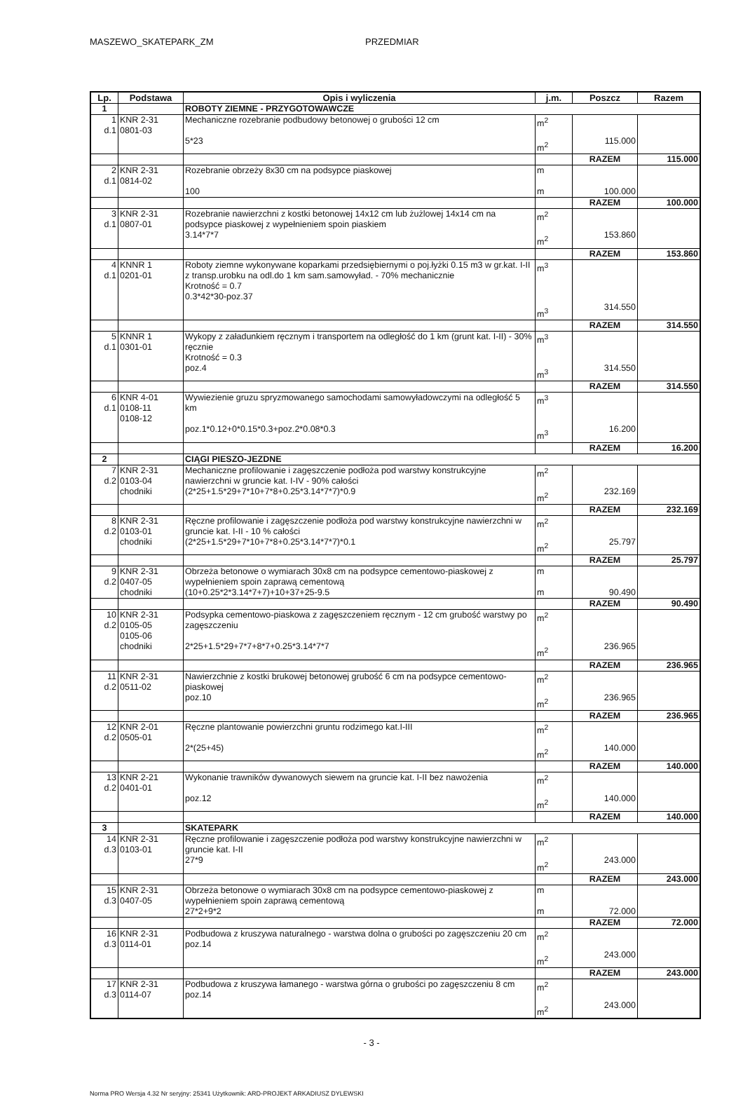MASZEWO_SKATEPARK_ZM PRZEDMIAR
| Lp. | Podstawa | Opis i wyliczenia | j.m. | Poszcz | Razem |
| --- | --- | --- | --- | --- | --- |
| 1 | | ROBOTY ZIEMNE - PRZYGOTOWAWCZE | | | |
| 1 d.1 | KNR 2-31 0801-03 | Mechaniczne rozebranie podbudowy betonowej o grubości 12 cm 5*23 | m<sup>2</sup> m<sup>2</sup> | 115.000 | |
| | | | | RAZEM | 115.000 |
| 2 d.1 | KNR 2-31 0814-02 | Rozebranie obrzeży 8x30 cm na podsypce piaskowej 100 | m m | 100.000 | |
| | | | | RAZEM | 100.000 |
| 3 d.1 | KNR 2-31 0807-01 | Rozebranie nawierzchni z kostki betonowej 14x12 cm lub żużlowej 14x14 cm na podsypce piaskowej z wypełnieniem spoin piaskiem 3.14*7*7 | m<sup>2</sup> m<sup>2</sup> | 153.860 | |
| | | | | RAZEM | 153.860 |
| 4 d.1 | KNNR 1 0201-01 | Roboty ziemne wykonywane koparkami przedsiębiernymi o poj.łyżki 0.15 m3 w gr.kat. I-II z transp.urobku na odl.do 1 km sam.samowyład. - 70% mechanicznie Krotność = 0.7 0.3*42*30-poz.37 | m<sup>3</sup> m<sup>3</sup> | 314.550 | |
| | | | | RAZEM | 314.550 |
| 5 d.1 | KNNR 1 0301-01 | Wykopy z załadunkiem ręcznym i transportem na odległość do 1 km (grunt kat. I-II) - 30% ręcznie Krotność = 0.3 poz.4 | m<sup>3</sup> m<sup>3</sup> | 314.550 | |
| | | | | RAZEM | 314.550 |
| 6 d.1 | KNR 4-01 0108-11 0108-12 | Wywiezienie gruzu spryzmowanego samochodami samowyładowczymi na odległość 5 km poz.1*0.12+0*0.15*0.3+poz.2*0.08*0.3 | m<sup>3</sup> m<sup>3</sup> | 16.200 | |
| | | | | RAZEM | 16.200 |
| 2 | | CIĄGI PIESZO-JEZDNE | | | |
| 7 d.2 | KNR 2-31 0103-04 chodniki | Mechaniczne profilowanie i zagęszczenie podłoża pod warstwy konstrukcyjne nawierzchni w gruncie kat. I-IV - 90% całości (2*25+1.5*29+7*10+7*8+0.25*3.14*7*7)*0.9 | m<sup>2</sup> m<sup>2</sup> | 232.169 | |
| | | | | RAZEM | 232.169 |
| 8 d.2 | KNR 2-31 0103-01 chodniki | Ręczne profilowanie i zagęszczenie podłoża pod warstwy konstrukcyjne nawierzchni w gruncie kat. I-II - 10 % całości (2*25+1.5*29+7*10+7*8+0.25*3.14*7*7)*0.1 | m<sup>2</sup> m<sup>2</sup> | 25.797 | |
| | | | | RAZEM | 25.797 |
| 9 d.2 | KNR 2-31 0407-05 chodniki | Obrzeża betonowe o wymiarach 30x8 cm na podsypce cementowo-piaskowej z wypełnieniem spoin zaprawą cementową (10+0.25*2*3.14*7+7)+10+37+25-9.5 | m m | 90.490 | |
| | | | | RAZEM | 90.490 |
| 10 d.2 | KNR 2-31 0105-05 0105-06 chodniki | Podsypka cementowo-piaskowa z zagęszczeniem ręcznym - 12 cm grubość warstwy po zagęszczeniu 2*25+1.5*29+7*7+8*7+0.25*3.14*7*7 | m<sup>2</sup> m<sup>2</sup> | 236.965 | |
| | | | | RAZEM | 236.965 |
| 11 d.2 | KNR 2-31 0511-02 | Nawierzchnie z kostki brukowej betonowej grubość 6 cm na podsypce cementowo-piaskowej poz.10 | m<sup>2</sup> m<sup>2</sup> | 236.965 | |
| | | | | RAZEM | 236.965 |
| 12 d.2 | KNR 2-01 0505-01 | Ręczne plantowanie powierzchni gruntu rodzimego kat.I-III 2*(25+45) | m<sup>2</sup> m<sup>2</sup> | 140.000 | |
| | | | | RAZEM | 140.000 |
| 13 d.2 | KNR 2-21 0401-01 | Wykonanie trawników dywanowych siewem na gruncie kat. I-II bez nawożenia poz.12 | m<sup>2</sup> m<sup>2</sup> | 140.000 | |
| | | | | RAZEM | 140.000 |
| 3 | | SKATEPARK | | | |
| 14 d.3 | KNR 2-31 0103-01 | Ręczne profilowanie i zagęszczenie podłoża pod warstwy konstrukcyjne nawierzchni w gruncie kat. I-II 27*9 | m<sup>2</sup> m<sup>2</sup> | 243.000 | |
| | | | | RAZEM | 243.000 |
| 15 d.3 | KNR 2-31 0407-05 | Obrzeża betonowe o wymiarach 30x8 cm na podsypce cementowo-piaskowej z wypełnieniem spoin zaprawą cementową 27*2+9*2 | m m | 72.000 | |
| | | | | RAZEM | 72.000 |
| 16 d.3 | KNR 2-31 0114-01 | Podbudowa z kruszywa naturalnego - warstwa dolna o grubości po zagęszczeniu 20 cm poz.14 | m<sup>2</sup> m<sup>2</sup> | 243.000 | |
| | | | | RAZEM | 243.000 |
| 17 d.3 | KNR 2-31 0114-07 | Podbudowa z kruszywa łamanego - warstwa górna o grubości po zagęszczeniu 8 cm poz.14 | m<sup>2</sup> m<sup>2</sup> | 243.000 | |
- 3 -
Norma PRO Wersja 4.32 Nr seryjny: 25341 Użytkownik: ARD-PROJEKT ARKADIUSZ DYLEWSKI